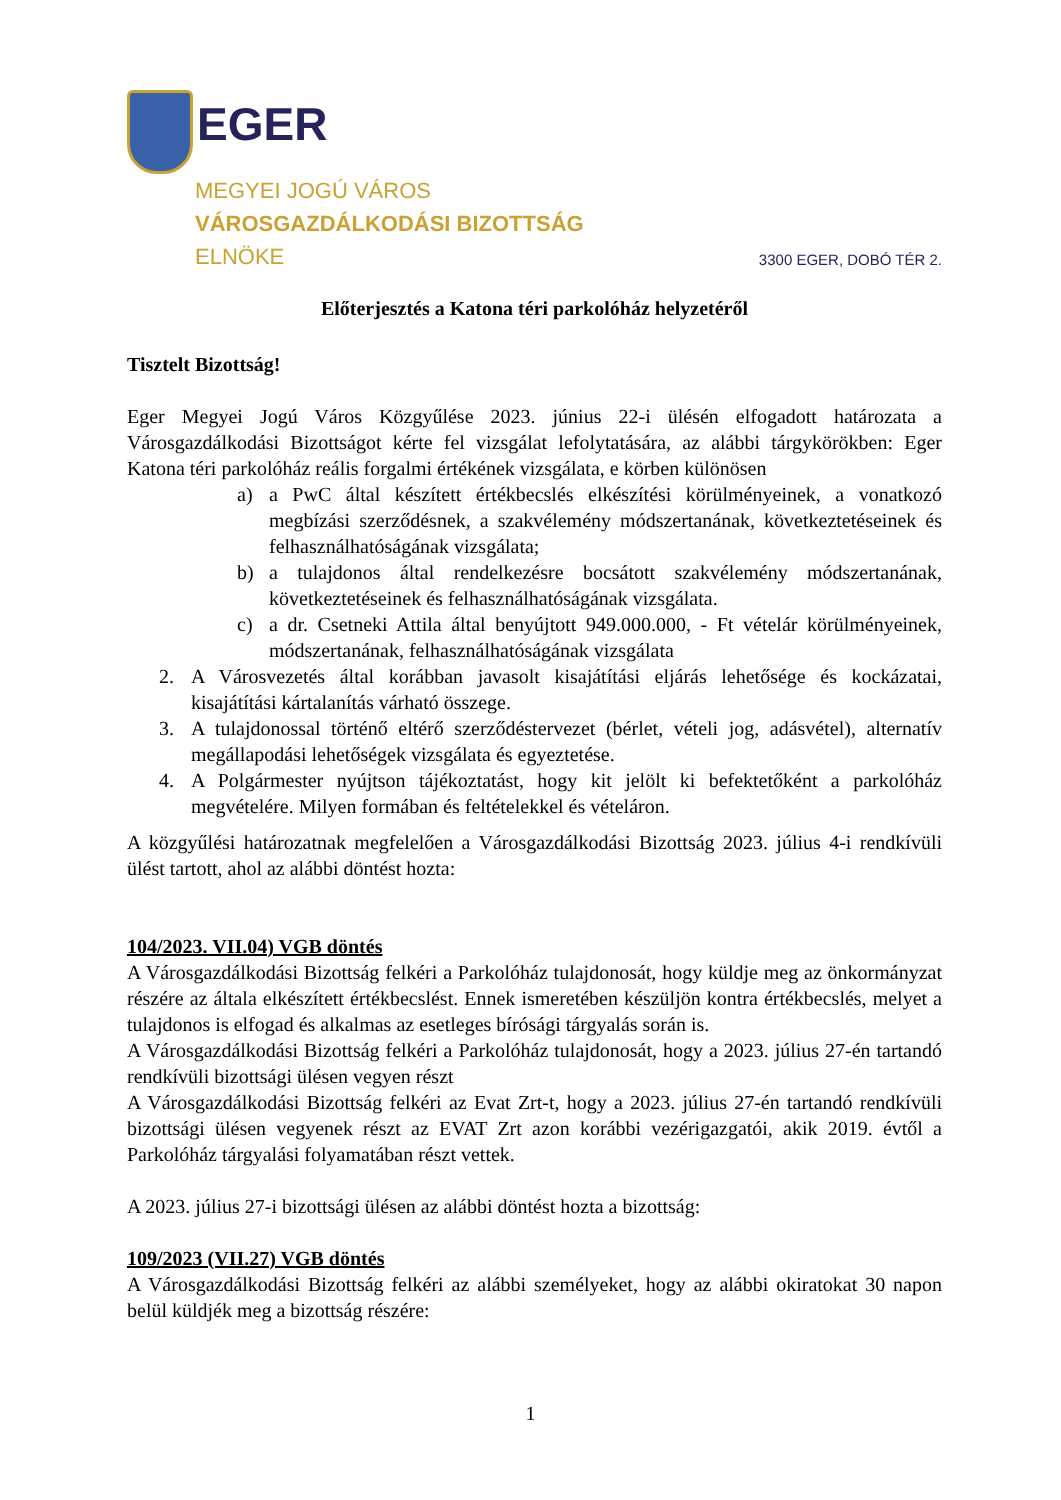EGER
MEGYEI JOGÚ VÁROS
VÁROSGAZDÁLKODÁSI BIZOTTSÁG
ELNÖKE
3300 EGER, DOBÓ TÉR 2.
Előterjesztés a Katona téri parkolóház helyzetéről
Tisztelt Bizottság!
Eger Megyei Jogú Város Közgyűlése 2023. június 22-i ülésén elfogadott határozata a Városgazdálkodási Bizottságot kérte fel vizsgálat lefolytatására, az alábbi tárgykörökben: Eger Katona téri parkolóház reális forgalmi értékének vizsgálata, e körben különösen
a) a PwC által készített értékbecslés elkészítési körülményeinek, a vonatkozó megbízási szerződésnek, a szakvélemény módszertanának, következtetéseinek és felhasználhatóságának vizsgálata;
b) a tulajdonos által rendelkezésre bocsátott szakvélemény módszertanának, következtetéseinek és felhasználhatóságának vizsgálata.
c) a dr. Csetneki Attila által benyújtott 949.000.000, - Ft vételár körülményeinek, módszertanának, felhasználhatóságának vizsgálata
2. A Városvezetés által korábban javasolt kisajátítási eljárás lehetősége és kockázatai, kisajátítási kártalanítás várható összege.
3. A tulajdonossal történő eltérő szerződéstervezet (bérlet, vételi jog, adásvétel), alternatív megállapodási lehetőségek vizsgálata és egyeztetése.
4. A Polgármester nyújtson tájékoztatást, hogy kit jelölt ki befektetőként a parkolóház megvételére. Milyen formában és feltételekkel és vételáron.
A közgyűlési határozatnak megfelelően a Városgazdálkodási Bizottság 2023. július 4-i rendkívüli ülést tartott, ahol az alábbi döntést hozta:
104/2023. VII.04) VGB döntés
A Városgazdálkodási Bizottság felkéri a Parkolóház tulajdonosát, hogy küldje meg az önkormányzat részére az általa elkészített értékbecslést. Ennek ismeretében készüljön kontra értékbecslés, melyet a tulajdonos is elfogad és alkalmas az esetleges bírósági tárgyalás során is.
A Városgazdálkodási Bizottság felkéri a Parkolóház tulajdonosát, hogy a 2023. július 27-én tartandó rendkívüli bizottsági ülésen vegyen részt
A Városgazdálkodási Bizottság felkéri az Evat Zrt-t, hogy a 2023. július 27-én tartandó rendkívüli bizottsági ülésen vegyenek részt az EVAT Zrt azon korábbi vezérigazgatói, akik 2019. évtől a Parkolóház tárgyalási folyamatában részt vettek.
A 2023. július 27-i bizottsági ülésen az alábbi döntést hozta a bizottság:
109/2023 (VII.27) VGB döntés
A Városgazdálkodási Bizottság felkéri az alábbi személyeket, hogy az alábbi okiratokat 30 napon belül küldjék meg a bizottság részére:
1